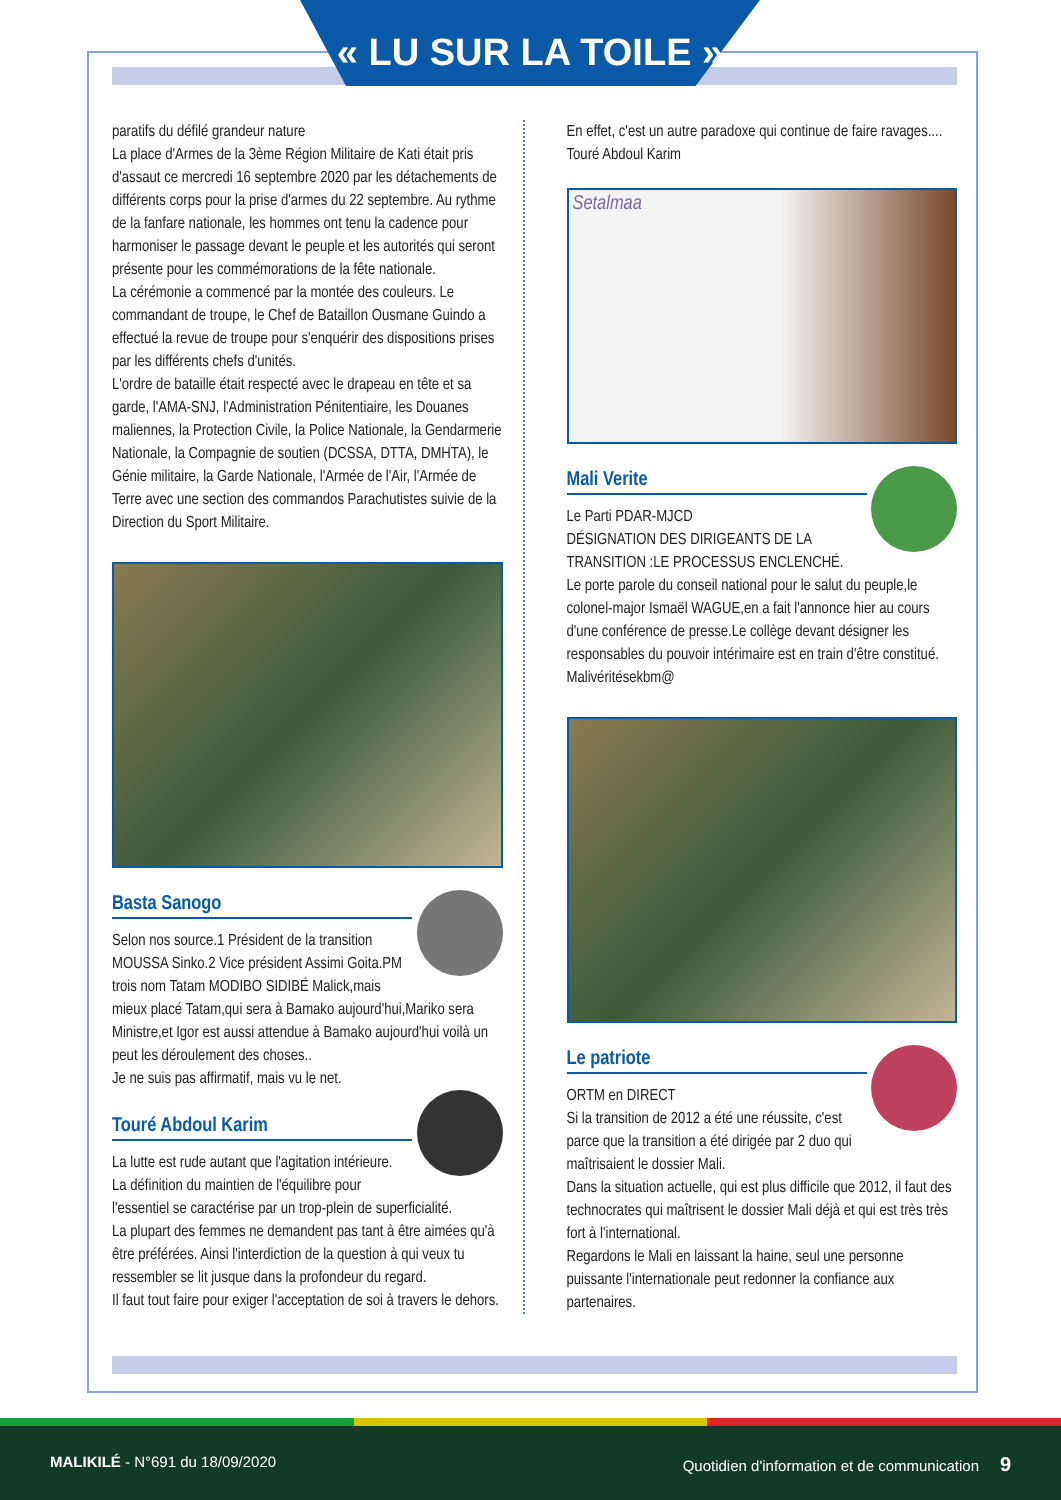« LU SUR LA TOILE »
paratifs du défilé grandeur nature
La place d'Armes de la 3ème Région Militaire de Kati était pris d'assaut ce mercredi 16 septembre 2020 par les détachements de différents corps pour la prise d'armes du 22 septembre. Au rythme de la fanfare nationale, les hommes ont tenu la cadence pour harmoniser le passage devant le peuple et les autorités qui seront présente pour les commémorations de la fête nationale.
La cérémonie a commencé par la montée des couleurs. Le commandant de troupe, le Chef de Bataillon Ousmane Guindo a effectué la revue de troupe pour s'enquérir des dispositions prises par les différents chefs d'unités.
L'ordre de bataille était respecté avec le drapeau en tête et sa garde, l'AMA-SNJ, l'Administration Pénitentiaire, les Douanes maliennes, la Protection Civile, la Police Nationale, la Gendarmerie Nationale, la Compagnie de soutien (DCSSA, DTTA, DMHTA), le Génie militaire, la Garde Nationale, l'Armée de l'Air, l'Armée de Terre avec une section des commandos Parachutistes suivie de la Direction du Sport Militaire.
Basta Sanogo
Selon nos source.1 Président de la transition MOUSSA Sinko.2 Vice président Assimi Goita.PM trois nom Tatam MODIBO SIDIBÉ Malick,mais mieux placé Tatam,qui sera à Bamako aujourd'hui,Mariko sera Ministre,et Igor est aussi attendue à Bamako aujourd'hui voilà un peut les déroulement des choses..
Je ne suis pas affirmatif, mais vu le net.
Touré Abdoul Karim
La lutte est rude autant que l'agitation intérieure.
La définition du maintien de l'équilibre pour l'essentiel se caractérise par un trop-plein de superficialité.
La plupart des femmes ne demandent pas tant à être aimées qu'à être préférées. Ainsi l'interdiction de la question à qui veux tu ressembler se lit jusque dans la profondeur du regard.
Il faut tout faire pour exiger l'acceptation de soi à travers le dehors.
En effet, c'est un autre paradoxe qui continue de faire ravages....
Touré Abdoul Karim
Setalmaa
Mali Verite
Le Parti PDAR-MJCD
DÉSIGNATION DES DIRIGEANTS DE LA TRANSITION :LE PROCESSUS ENCLENCHÉ.
Le porte parole du conseil national pour le salut du peuple,le colonel-major Ismaël WAGUE,en a fait l'annonce hier au cours d'une conférence de presse.Le collège devant désigner les responsables du pouvoir intérimaire est en train d'être constitué.
Malivéritésekbm@
Le patriote
ORTM en DIRECT
Si la transition de 2012 a été une réussite, c'est parce que la transition a été dirigée par 2 duo qui maîtrisaient le dossier Mali.
Dans la situation actuelle, qui est plus difficile que 2012, il faut des technocrates qui maîtrisent le dossier Mali déjà et qui est très très fort à l'international.
Regardons le Mali en laissant la haine, seul une personne puissante l'internationale peut redonner la confiance aux partenaires.
MALIKILÉ - N°691 du 18/09/2020 Quotidien d'information et de communication 9